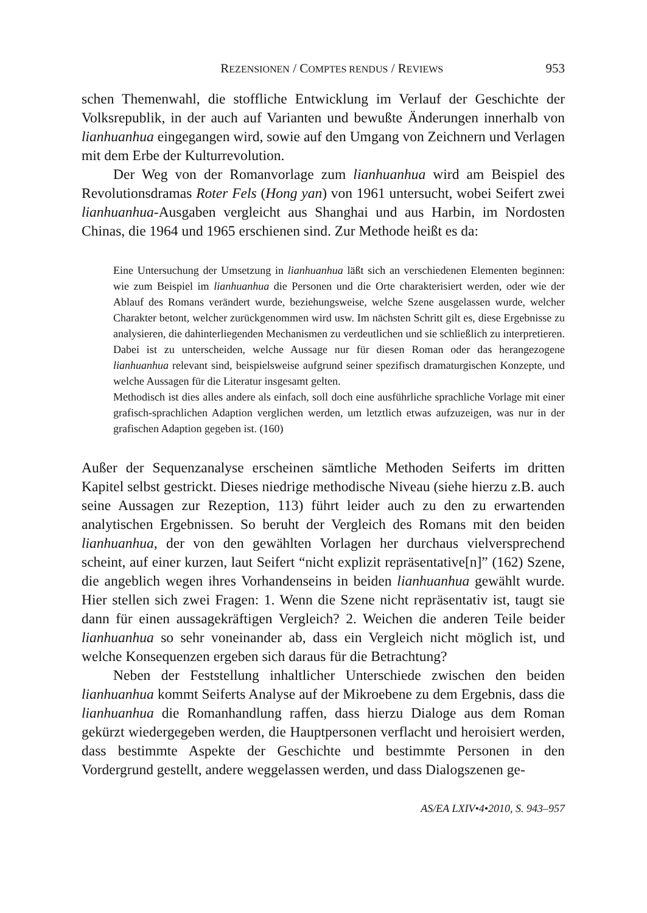REZENSIONEN / COMPTES RENDUS / REVIEWS 953
schen Themenwahl, die stoffliche Entwicklung im Verlauf der Geschichte der Volksrepublik, in der auch auf Varianten und bewußte Änderungen innerhalb von lianhuanhua eingegangen wird, sowie auf den Umgang von Zeichnern und Verlagen mit dem Erbe der Kulturrevolution.
Der Weg von der Romanvorlage zum lianhuanhua wird am Beispiel des Revolutionsdramas Roter Fels (Hong yan) von 1961 untersucht, wobei Seifert zwei lianhuanhua-Ausgaben vergleicht aus Shanghai und aus Harbin, im Nordosten Chinas, die 1964 und 1965 erschienen sind. Zur Methode heißt es da:
Eine Untersuchung der Umsetzung in lianhuanhua läßt sich an verschiedenen Elementen beginnen: wie zum Beispiel im lianhuanhua die Personen und die Orte charakterisiert werden, oder wie der Ablauf des Romans verändert wurde, beziehungsweise, welche Szene ausgelassen wurde, welcher Charakter betont, welcher zurückgenommen wird usw. Im nächsten Schritt gilt es, diese Ergebnisse zu analysieren, die dahinterliegenden Mechanismen zu verdeutlichen und sie schließlich zu interpretieren. Dabei ist zu unterscheiden, welche Aussage nur für diesen Roman oder das herangezogene lianhuanhua relevant sind, beispielsweise aufgrund seiner spezifisch dramaturgischen Konzepte, und welche Aussagen für die Literatur insgesamt gelten.
Methodisch ist dies alles andere als einfach, soll doch eine ausführliche sprachliche Vorlage mit einer grafisch-sprachlichen Adaption verglichen werden, um letztlich etwas aufzuzeigen, was nur in der grafischen Adaption gegeben ist. (160)
Außer der Sequenzanalyse erscheinen sämtliche Methoden Seiferts im dritten Kapitel selbst gestrickt. Dieses niedrige methodische Niveau (siehe hierzu z.B. auch seine Aussagen zur Rezeption, 113) führt leider auch zu den zu erwartenden analytischen Ergebnissen. So beruht der Vergleich des Romans mit den beiden lianhuanhua, der von den gewählten Vorlagen her durchaus vielversprechend scheint, auf einer kurzen, laut Seifert “nicht explizit repräsentative[n]” (162) Szene, die angeblich wegen ihres Vorhandenseins in beiden lianhuanhua gewählt wurde. Hier stellen sich zwei Fragen: 1. Wenn die Szene nicht repräsentativ ist, taugt sie dann für einen aussagekräftigen Vergleich? 2. Weichen die anderen Teile beider lianhuanhua so sehr voneinander ab, dass ein Vergleich nicht möglich ist, und welche Konsequenzen ergeben sich daraus für die Betrachtung?
Neben der Feststellung inhaltlicher Unterschiede zwischen den beiden lianhuanhua kommt Seiferts Analyse auf der Mikroebene zu dem Ergebnis, dass die lianhuanhua die Romanhandlung raffen, dass hierzu Dialoge aus dem Roman gekürzt wiedergegeben werden, die Hauptpersonen verflacht und heroisiert werden, dass bestimmte Aspekte der Geschichte und bestimmte Personen in den Vordergrund gestellt, andere weggelassen werden, und dass Dialogszenen ge-
AS/EA LXIV•4•2010, S. 943–957